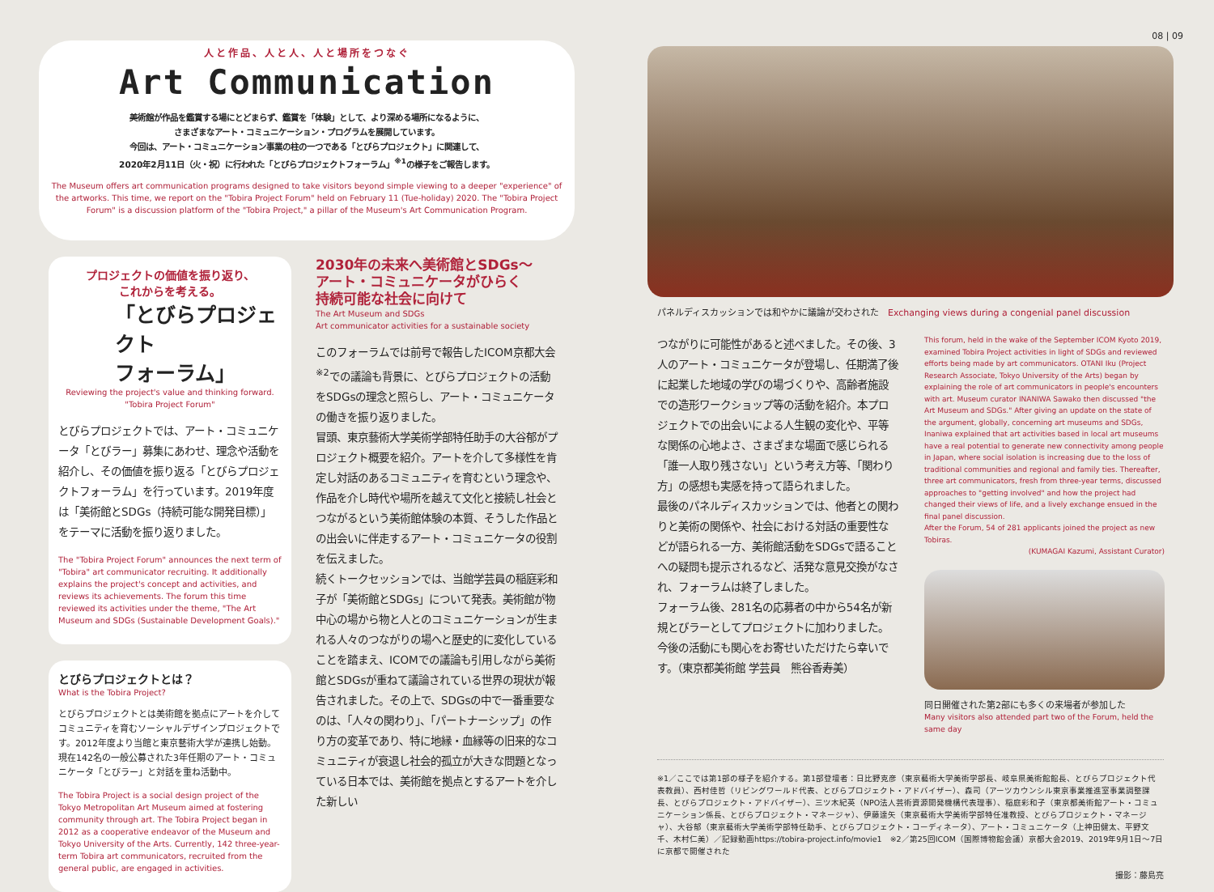人と作品、人と人、人と場所をつなぐ
Art Communication
美術館が作品を鑑賞する場にとどまらず、鑑賞を「体験」として、より深める場所になるように、
さまざまなアート・コミュニケーション・プログラムを展開しています。
今回は、アート・コミュニケーション事業の柱の一つである「とびらプロジェクト」に関連して、
2020年2月11日（火・祝）に行われた「とびらプロジェクトフォーラム」<sup>※1</sup>の様子をご報告します。
The Museum offers art communication programs designed to take visitors beyond simple viewing to a deeper "experience" of the artworks. This time, we report on the "Tobira Project Forum" held on February 11 (Tue-holiday) 2020. The "Tobira Project Forum" is a discussion platform of the "Tobira Project," a pillar of the Museum's Art Communication Program.
プロジェクトの価値を振り返り、
これからを考える。
「とびらプロジェクト
フォーラム」
Reviewing the project's value and thinking forward.
"Tobira Project Forum"
とびらプロジェクトでは、アート・コミュニケータ「とびラー」募集にあわせ、理念や活動を紹介し、その価値を振り返る「とびらプロジェクトフォーラム」を行っています。2019年度は「美術館とSDGs（持続可能な開発目標）」をテーマに活動を振り返りました。
The "Tobira Project Forum" announces the next term of "Tobira" art communicator recruiting. It additionally explains the project's concept and activities, and reviews its achievements. The forum this time reviewed its activities under the theme, "The Art Museum and SDGs (Sustainable Development Goals)."
とびらプロジェクトとは？
What is the Tobira Project?
とびらプロジェクトとは美術館を拠点にアートを介してコミュニティを育むソーシャルデザインプロジェクトです。2012年度より当館と東京藝術大学が連携し始動。現在142名の一般公募された3年任期のアート・コミュニケータ「とびラー」と対話を重ね活動中。
The Tobira Project is a social design project of the Tokyo Metropolitan Art Museum aimed at fostering community through art. The Tobira Project began in 2012 as a cooperative endeavor of the Museum and Tokyo University of the Arts. Currently, 142 three-year-term Tobira art communicators, recruited from the general public, are engaged in activities.
2030年の未来へ美術館とSDGs〜
アート・コミュニケータがひらく
持続可能な社会に向けて
The Art Museum and SDGs
Art communicator activities for a sustainable society
このフォーラムでは前号で報告したICOM京都大会<sup>※2</sup>での議論も背景に、とびらプロジェクトの活動をSDGsの理念と照らし、アート・コミュニケータの働きを振り返りました。
冒頭、東京藝術大学美術学部特任助手の大谷郁がプロジェクト概要を紹介。アートを介して多様性を肯定し対話のあるコミュニティを育むという理念や、作品を介し時代や場所を越えて文化と接続し社会とつながるという美術館体験の本質、そうした作品との出会いに伴走するアート・コミュニケータの役割を伝えました。
続くトークセッションでは、当館学芸員の稲庭彩和子が「美術館とSDGs」について発表。美術館が物中心の場から物と人とのコミュニケーションが生まれる人々のつながりの場へと歴史的に変化していることを踏まえ、ICOMでの議論も引用しながら美術館とSDGsが重ねて議論されている世界の現状が報告されました。その上で、SDGsの中で一番重要なのは、「人々の関わり」、「パートナーシップ」の作り方の変革であり、特に地縁・血縁等の旧来的なコミュニティが衰退し社会的孤立が大きな問題となっている日本では、美術館を拠点とするアートを介した新しい
08 | 09
パネルディスカッションでは和やかに議論が交わされた　Exchanging views during a congenial panel discussion
つながりに可能性があると述べました。その後、3人のアート・コミュニケータが登場し、任期満了後に起業した地域の学びの場づくりや、高齢者施設での造形ワークショップ等の活動を紹介。本プロジェクトでの出会いによる人生観の変化や、平等な関係の心地よさ、さまざまな場面で感じられる「誰一人取り残さない」という考え方等、「関わり方」の感想も実感を持って語られました。
最後のパネルディスカッションでは、他者との関わりと美術の関係や、社会における対話の重要性などが語られる一方、美術館活動をSDGsで語ることへの疑問も提示されるなど、活発な意見交換がなされ、フォーラムは終了しました。
フォーラム後、281名の応募者の中から54名が新規とびラーとしてプロジェクトに加わりました。今後の活動にも関心をお寄せいただけたら幸いです。（東京都美術館 学芸員　熊谷香寿美）
This forum, held in the wake of the September ICOM Kyoto 2019, examined Tobira Project activities in light of SDGs and reviewed efforts being made by art communicators. OTANI Iku (Project Research Associate, Tokyo University of the Arts) began by explaining the role of art communicators in people's encounters with art. Museum curator INANIWA Sawako then discussed "the Art Museum and SDGs." After giving an update on the state of the argument, globally, concerning art museums and SDGs, Inaniwa explained that art activities based in local art museums have a real potential to generate new connectivity among people in Japan, where social isolation is increasing due to the loss of traditional communities and regional and family ties. Thereafter, three art communicators, fresh from three-year terms, discussed approaches to "getting involved" and how the project had changed their views of life, and a lively exchange ensued in the final panel discussion.
After the Forum, 54 of 281 applicants joined the project as new Tobiras.
(KUMAGAI Kazumi, Assistant Curator)
同日開催された第2部にも多くの来場者が参加した
Many visitors also attended part two of the Forum, held the same day
※1／ここでは第1部の様子を紹介する。第1部登壇者：日比野克彦（東京藝術大学美術学部長、岐阜県美術館館長、とびらプロジェクト代表教員）、西村佳哲（リビングワールド代表、とびらプロジェクト・アドバイザー）、森司（アーツカウンシル東京事業推進室事業調整課長、とびらプロジェクト・アドバイザー）、三ツ木紀英（NPO法人芸術資源開発機構代表理事）、稲庭彩和子（東京都美術館アート・コミュニケーション係長、とびらプロジェクト・マネージャ）、伊藤達矢（東京藝術大学美術学部特任准教授、とびらプロジェクト・マネージャ）、大谷郁（東京藝術大学美術学部特任助手、とびらプロジェクト・コーディネータ）、アート・コミュニケータ（上神田健太、平野文千、木村仁美）／記録動画https://tobira-project.info/movie1　※2／第25回ICOM（国際博物館会議）京都大会2019、2019年9月1日〜7日に京都で開催された
撮影：藤島亮